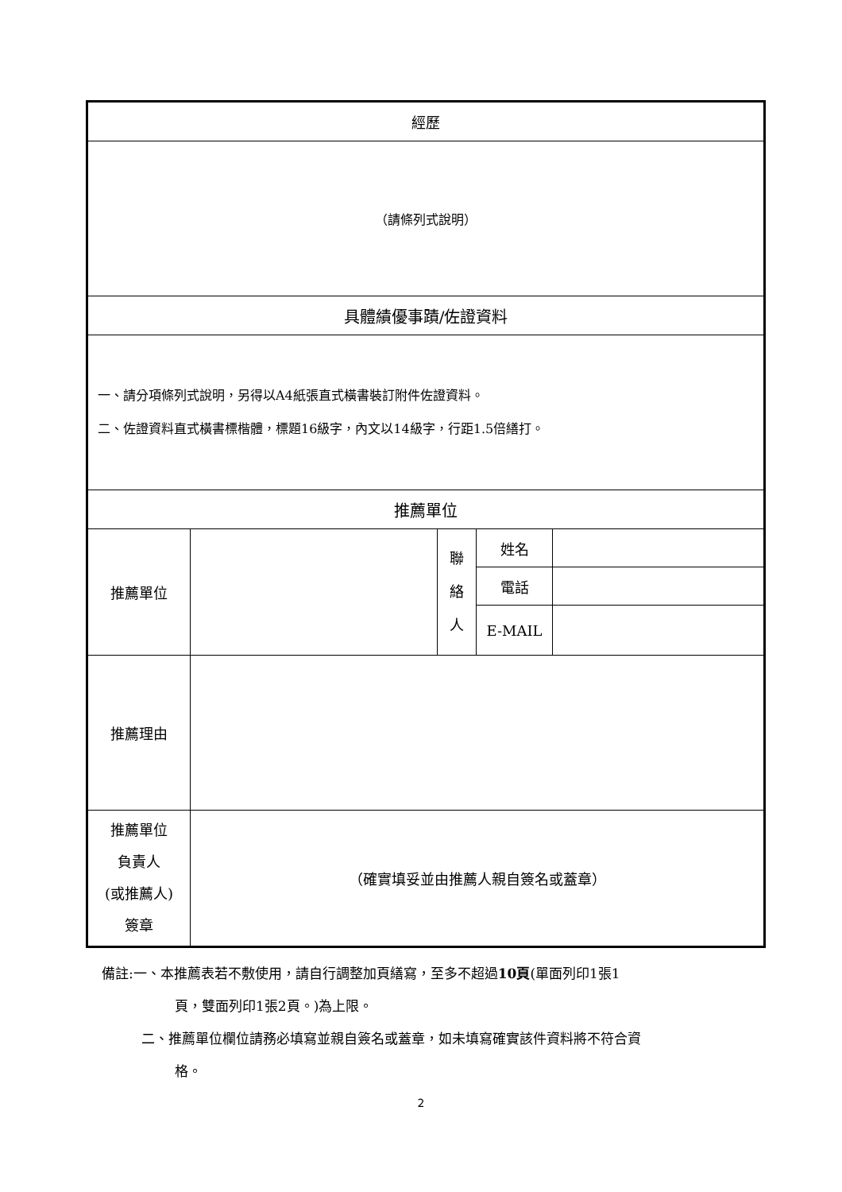| 經歷 | | | | |
| （請條列式說明） | | | | |
| 具體績優事蹟/佐證資料 | | | | |
| 一、請分項條列式說明，另得以A4紙張直式橫書裝訂附件佐證資料。 二、佐證資料直式橫書標楷體，標題16級字，內文以14級字，行距1.5倍繕打。 | | | | |
| 推薦單位 | | | | |
| 推薦單位 | | 聯 絡 人 | 姓名 | |
| | | | 電話 | |
| | | | E-MAIL | |
| 推薦理由 | | | | |
| 推薦單位 負責人 (或推薦人) 簽章 | （確實填妥並由推薦人親自簽名或蓋章） | | | |
備註:一、本推薦表若不敷使用，請自行調整加頁繕寫，至多不超過10頁(單面列印1張1
頁，雙面列印1張2頁。)為上限。
二、推薦單位欄位請務必填寫並親自簽名或蓋章，如未填寫確實該件資料將不符合資
格。
2